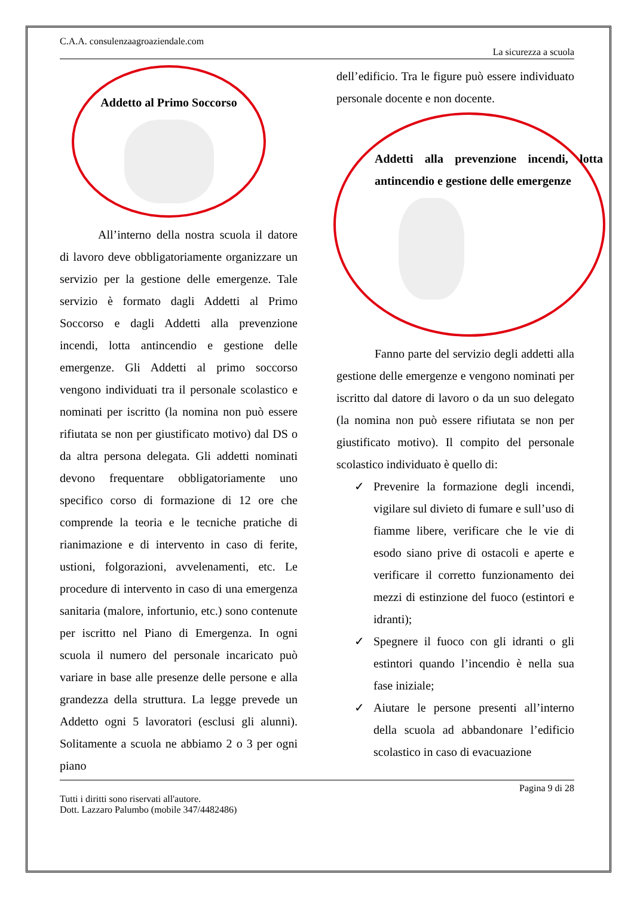C.A.A. consulenzaagroaziendale.com
La sicurezza a scuola
Addetto al Primo Soccorso
All’interno della nostra scuola il datore di lavoro deve obbligatoriamente organizzare un servizio per la gestione delle emergenze. Tale servizio è formato dagli Addetti al Primo Soccorso e dagli Addetti alla prevenzione incendi, lotta antincendio e gestione delle emergenze. Gli Addetti al primo soccorso vengono individuati tra il personale scolastico e nominati per iscritto (la nomina non può essere rifiutata se non per giustificato motivo) dal DS o da altra persona delegata. Gli addetti nominati devono frequentare obbligatoriamente uno specifico corso di formazione di 12 ore che comprende la teoria e le tecniche pratiche di rianimazione e di intervento in caso di ferite, ustioni, folgorazioni, avvelenamenti, etc. Le procedure di intervento in caso di una emergenza sanitaria (malore, infortunio, etc.) sono contenute per iscritto nel Piano di Emergenza. In ogni scuola il numero del personale incaricato può variare in base alle presenze delle persone e alla grandezza della struttura. La legge prevede un Addetto ogni 5 lavoratori (esclusi gli alunni). Solitamente a scuola ne abbiamo 2 o 3 per ogni piano
dell’edificio. Tra le figure può essere individuato personale docente e non docente.
Addetti alla prevenzione incendi, lotta antincendio e gestione delle emergenze
Fanno parte del servizio degli addetti alla gestione delle emergenze e vengono nominati per iscritto dal datore di lavoro o da un suo delegato (la nomina non può essere rifiutata se non per giustificato motivo). Il compito del personale scolastico individuato è quello di:
✓ Prevenire la formazione degli incendi, vigilare sul divieto di fumare e sull’uso di fiamme libere, verificare che le vie di esodo siano prive di ostacoli e aperte e verificare il corretto funzionamento dei mezzi di estinzione del fuoco (estintori e idranti);
✓ Spegnere il fuoco con gli idranti o gli estintori quando l’incendio è nella sua fase iniziale;
✓ Aiutare le persone presenti all’interno della scuola ad abbandonare l’edificio scolastico in caso di evacuazione
Pagina 9 di 28
Tutti i diritti sono riservati all'autore.
Dott. Lazzaro Palumbo (mobile 347/4482486)